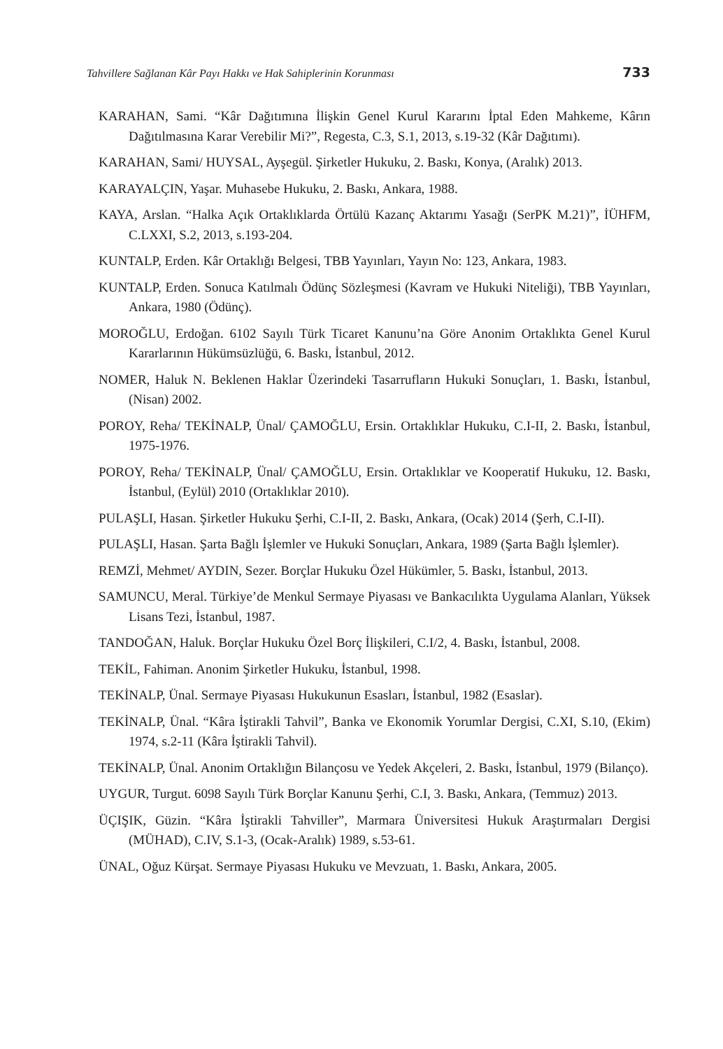Tahvillere Sağlanan Kâr Payı Hakkı ve Hak Sahiplerinin Korunması 733
KARAHAN, Sami. “Kâr Dağıtımına İlişkin Genel Kurul Kararını İptal Eden Mahkeme, Kârın Dağıtılmasına Karar Verebilir Mi?”, Regesta, C.3, S.1, 2013, s.19-32 (Kâr Dağıtımı).
KARAHAN, Sami/ HUYSAL, Ayşegül. Şirketler Hukuku, 2. Baskı, Konya, (Aralık) 2013.
KARAYALÇIN, Yaşar. Muhasebe Hukuku, 2. Baskı, Ankara, 1988.
KAYA, Arslan. “Halka Açık Ortaklıklarda Örtülü Kazanç Aktarımı Yasağı (SerPK M.21)”, İÜHFM, C.LXXI, S.2, 2013, s.193-204.
KUNTALP, Erden. Kâr Ortaklığı Belgesi, TBB Yayınları, Yayın No: 123, Ankara, 1983.
KUNTALP, Erden. Sonuca Katılmalı Ödünç Sözleşmesi (Kavram ve Hukuki Niteliği), TBB Yayınları, Ankara, 1980 (Ödünç).
MOROĞLU, Erdoğan. 6102 Sayılı Türk Ticaret Kanunu’na Göre Anonim Ortaklıkta Genel Kurul Kararlarının Hükümsüzlüğü, 6. Baskı, İstanbul, 2012.
NOMER, Haluk N. Beklenen Haklar Üzerindeki Tasarrufların Hukuki Sonuçları, 1. Baskı, İstanbul, (Nisan) 2002.
POROY, Reha/ TEKİNALP, Ünal/ ÇAMOĞLU, Ersin. Ortaklıklar Hukuku, C.I-II, 2. Baskı, İstanbul, 1975-1976.
POROY, Reha/ TEKİNALP, Ünal/ ÇAMOĞLU, Ersin. Ortaklıklar ve Kooperatif Hukuku, 12. Baskı, İstanbul, (Eylül) 2010 (Ortaklıklar 2010).
PULAŞLI, Hasan. Şirketler Hukuku Şerhi, C.I-II, 2. Baskı, Ankara, (Ocak) 2014 (Şerh, C.I-II).
PULAŞLI, Hasan. Şarta Bağlı İşlemler ve Hukuki Sonuçları, Ankara, 1989 (Şarta Bağlı İşlemler).
REMZİ, Mehmet/ AYDIN, Sezer. Borçlar Hukuku Özel Hükümler, 5. Baskı, İstanbul, 2013.
SAMUNCU, Meral. Türkiye’de Menkul Sermaye Piyasası ve Bankacılıkta Uygulama Alanları, Yüksek Lisans Tezi, İstanbul, 1987.
TANDOĞAN, Haluk. Borçlar Hukuku Özel Borç İlişkileri, C.I/2, 4. Baskı, İstanbul, 2008.
TEKİL, Fahiman. Anonim Şirketler Hukuku, İstanbul, 1998.
TEKİNALP, Ünal. Sermaye Piyasası Hukukunun Esasları, İstanbul, 1982 (Esaslar).
TEKİNALP, Ünal. “Kâra İştirakli Tahvil”, Banka ve Ekonomik Yorumlar Dergisi, C.XI, S.10, (Ekim) 1974, s.2-11 (Kâra İştirakli Tahvil).
TEKİNALP, Ünal. Anonim Ortaklığın Bilançosu ve Yedek Akçeleri, 2. Baskı, İstanbul, 1979 (Bilanço).
UYGUR, Turgut. 6098 Sayılı Türk Borçlar Kanunu Şerhi, C.I, 3. Baskı, Ankara, (Temmuz) 2013.
ÜÇIŞIK, Güzin. “Kâra İştirakli Tahviller”, Marmara Üniversitesi Hukuk Araştırmaları Dergisi (MÜHAD), C.IV, S.1-3, (Ocak-Aralık) 1989, s.53-61.
ÜNAL, Oğuz Kürşat. Sermaye Piyasası Hukuku ve Mevzuatı, 1. Baskı, Ankara, 2005.